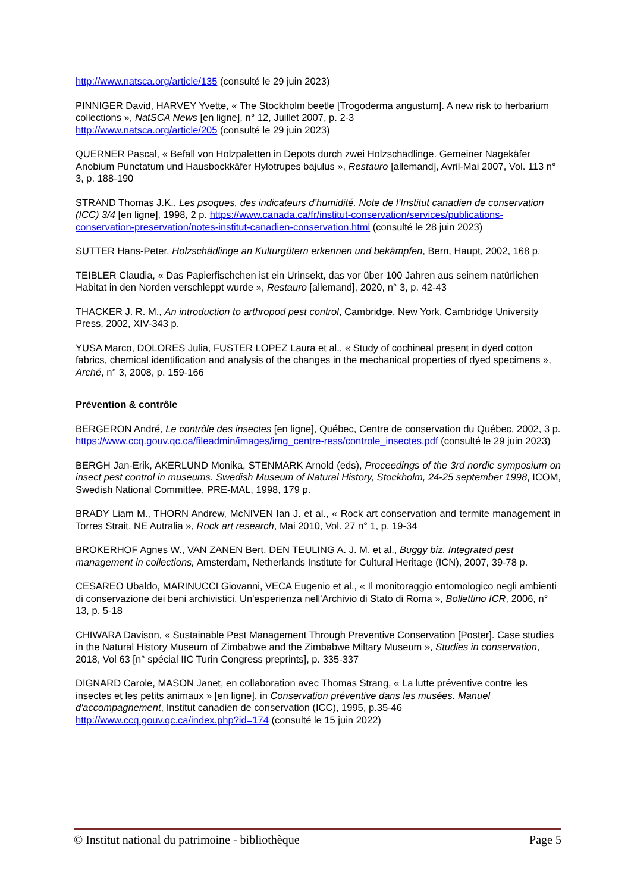http://www.natsca.org/article/135 (consulté le 29 juin 2023)
PINNIGER David, HARVEY Yvette, « The Stockholm beetle [Trogoderma angustum]. A new risk to herbarium collections », NatSCA News [en ligne], n° 12, Juillet 2007, p. 2-3
http://www.natsca.org/article/205 (consulté le 29 juin 2023)
QUERNER Pascal, « Befall von Holzpaletten in Depots durch zwei Holzschädlinge. Gemeiner Nagekäfer Anobium Punctatum und Hausbockkäfer Hylotrupes bajulus », Restauro [allemand], Avril-Mai 2007, Vol. 113 n° 3, p. 188-190
STRAND Thomas J.K., Les psoques, des indicateurs d’humidité. Note de l’Institut canadien de conservation (ICC) 3/4 [en ligne], 1998, 2 p. https://www.canada.ca/fr/institut-conservation/services/publications-conservation-preservation/notes-institut-canadien-conservation.html (consulté le 28 juin 2023)
SUTTER Hans-Peter, Holzschädlinge an Kulturgütern erkennen und bekämpfen, Bern, Haupt, 2002, 168 p.
TEIBLER Claudia, « Das Papierfischchen ist ein Urinsekt, das vor über 100 Jahren aus seinem natürlichen Habitat in den Norden verschleppt wurde », Restauro [allemand], 2020, n° 3, p. 42-43
THACKER J. R. M., An introduction to arthropod pest control, Cambridge, New York, Cambridge University Press, 2002, XIV-343 p.
YUSA Marco, DOLORES Julia, FUSTER LOPEZ Laura et al., « Study of cochineal present in dyed cotton fabrics, chemical identification and analysis of the changes in the mechanical properties of dyed specimens », Arché, n° 3, 2008, p. 159-166
Prévention & contrôle
BERGERON André, Le contrôle des insectes [en ligne], Québec, Centre de conservation du Québec, 2002, 3 p.
https://www.ccq.gouv.qc.ca/fileadmin/images/img_centre-ress/controle_insectes.pdf (consulté le 29 juin 2023)
BERGH Jan-Erik, AKERLUND Monika, STENMARK Arnold (eds), Proceedings of the 3rd nordic symposium on insect pest control in museums. Swedish Museum of Natural History, Stockholm, 24-25 september 1998, ICOM, Swedish National Committee, PRE-MAL, 1998, 179 p.
BRADY Liam M., THORN Andrew, McNIVEN Ian J. et al., « Rock art conservation and termite management in Torres Strait, NE Autralia », Rock art research, Mai 2010, Vol. 27 n° 1, p. 19-34
BROKERHOF Agnes W., VAN ZANEN Bert, DEN TEULING A. J. M. et al., Buggy biz. Integrated pest management in collections, Amsterdam, Netherlands Institute for Cultural Heritage (ICN), 2007, 39-78 p.
CESAREO Ubaldo, MARINUCCI Giovanni, VECA Eugenio et al., « Il monitoraggio entomologico negli ambienti di conservazione dei beni archivistici. Un'esperienza nell'Archivio di Stato di Roma », Bollettino ICR, 2006, n° 13, p. 5-18
CHIWARA Davison, « Sustainable Pest Management Through Preventive Conservation [Poster]. Case studies in the Natural History Museum of Zimbabwe and the Zimbabwe Miltary Museum », Studies in conservation, 2018, Vol 63 [n° spécial IIC Turin Congress preprints], p. 335-337
DIGNARD Carole, MASON Janet, en collaboration avec Thomas Strang, « La lutte préventive contre les insectes et les petits animaux » [en ligne], in Conservation préventive dans les musées. Manuel d'accompagnement, Institut canadien de conservation (ICC), 1995, p.35-46
http://www.ccq.gouv.qc.ca/index.php?id=174 (consulté le 15 juin 2022)
© Institut national du patrimoine - bibliothèque Page 5